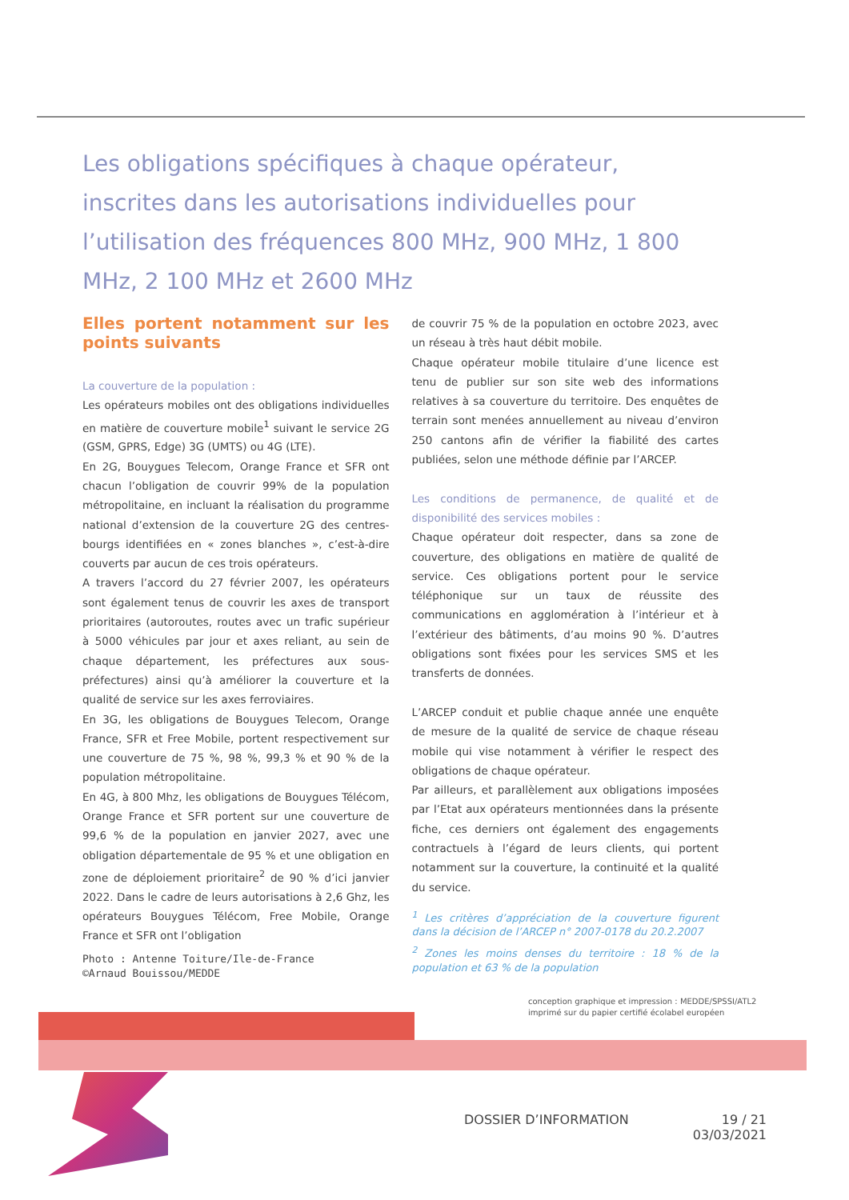Les obligations spécifiques à chaque opérateur, inscrites dans les autorisations individuelles pour l’utilisation des fréquences 800 MHz, 900 MHz, 1 800 MHz, 2 100 MHz et 2600 MHz
Elles portent notamment sur les points suivants
La couverture de la population :
Les opérateurs mobiles ont des obligations individuelles en matière de couverture mobile<sup>1</sup> suivant le service 2G (GSM, GPRS, Edge) 3G (UMTS) ou 4G (LTE).
En 2G, Bouygues Telecom, Orange France et SFR ont chacun l’obligation de couvrir 99% de la population métropolitaine, en incluant la réalisation du programme national d’extension de la couverture 2G des centres-bourgs identifiées en « zones blanches », c’est-à-dire couverts par aucun de ces trois opérateurs.
A travers l’accord du 27 février 2007, les opérateurs sont également tenus de couvrir les axes de transport prioritaires (autoroutes, routes avec un trafic supérieur à 5000 véhicules par jour et axes reliant, au sein de chaque département, les préfectures aux sous-préfectures) ainsi qu’à améliorer la couverture et la qualité de service sur les axes ferroviaires.
En 3G, les obligations de Bouygues Telecom, Orange France, SFR et Free Mobile, portent respectivement sur une couverture de 75 %, 98 %, 99,3 % et 90 % de la population métropolitaine.
En 4G, à 800 Mhz, les obligations de Bouygues Télécom, Orange France et SFR portent sur une couverture de 99,6 % de la population en janvier 2027, avec une obligation départementale de 95 % et une obligation en zone de déploiement prioritaire<sup>2</sup> de 90 % d’ici janvier 2022. Dans le cadre de leurs autorisations à 2,6 Ghz, les opérateurs Bouygues Télécom, Free Mobile, Orange France et SFR ont l’obligation
Photo : Antenne Toiture/Ile-de-France
©Arnaud Bouissou/MEDDE
de couvrir 75 % de la population en octobre 2023, avec un réseau à très haut débit mobile.
Chaque opérateur mobile titulaire d’une licence est tenu de publier sur son site web des informations relatives à sa couverture du territoire. Des enquêtes de terrain sont menées annuellement au niveau d’environ 250 cantons afin de vérifier la fiabilité des cartes publiées, selon une méthode définie par l’ARCEP.
Les conditions de permanence, de qualité et de disponibilité des services mobiles :
Chaque opérateur doit respecter, dans sa zone de couverture, des obligations en matière de qualité de service. Ces obligations portent pour le service téléphonique sur un taux de réussite des communications en agglomération à l’intérieur et à l’extérieur des bâtiments, d’au moins 90 %. D’autres obligations sont fixées pour les services SMS et les transferts de données.
L’ARCEP conduit et publie chaque année une enquête de mesure de la qualité de service de chaque réseau mobile qui vise notamment à vérifier le respect des obligations de chaque opérateur.
Par ailleurs, et parallèlement aux obligations imposées par l’Etat aux opérateurs mentionnées dans la présente fiche, ces derniers ont également des engagements contractuels à l’égard de leurs clients, qui portent notamment sur la couverture, la continuité et la qualité du service.
<sup>1</sup> Les critères d’appréciation de la couverture figurent dans la décision de l’ARCEP n° 2007-0178 du 20.2.2007
<sup>2</sup> Zones les moins denses du territoire : 18 % de la population et 63 % de la population
conception graphique et impression : MEDDE/SPSSI/ATL2
imprimé sur du papier certifié écolabel européen
DOSSIER D’INFORMATION 19 / 21
03/03/2021